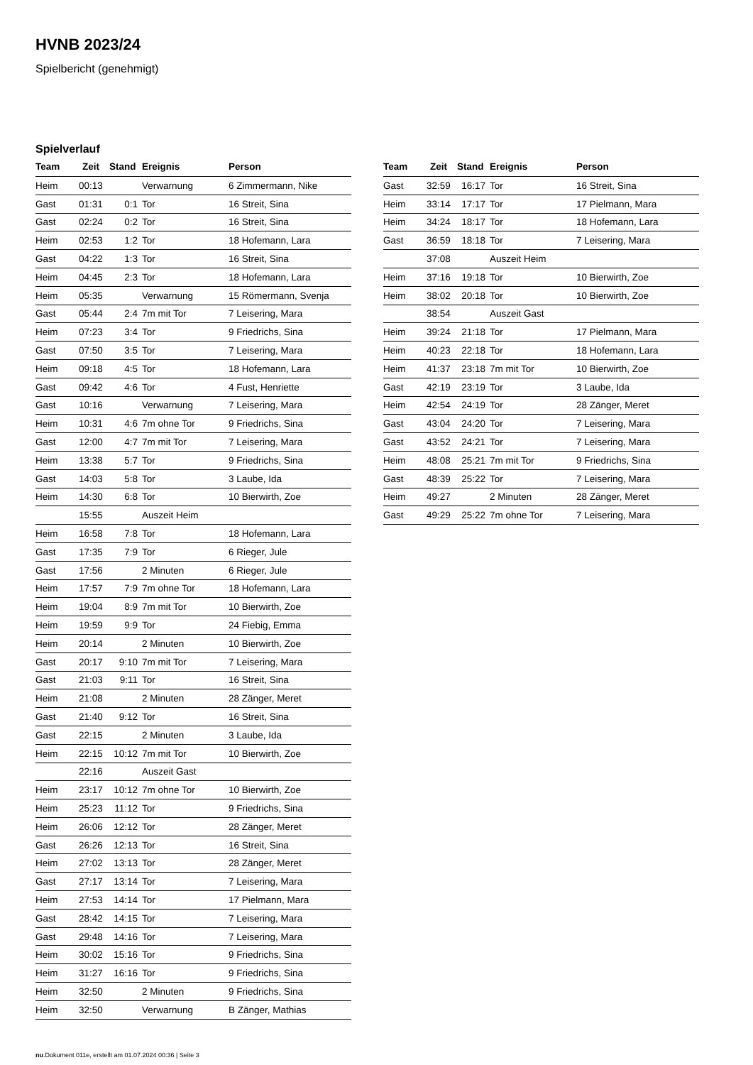HVNB 2023/24
Spielbericht (genehmigt)
Spielverlauf
| Team | Zeit | Stand | Ereignis | Person |
| --- | --- | --- | --- | --- |
| Heim | 00:13 | | Verwarnung | 6 Zimmermann, Nike |
| Gast | 01:31 | 0:1 | Tor | 16 Streit, Sina |
| Gast | 02:24 | 0:2 | Tor | 16 Streit, Sina |
| Heim | 02:53 | 1:2 | Tor | 18 Hofemann, Lara |
| Gast | 04:22 | 1:3 | Tor | 16 Streit, Sina |
| Heim | 04:45 | 2:3 | Tor | 18 Hofemann, Lara |
| Heim | 05:35 | | Verwarnung | 15 Römermann, Svenja |
| Gast | 05:44 | 2:4 | 7m mit Tor | 7 Leisering, Mara |
| Heim | 07:23 | 3:4 | Tor | 9 Friedrichs, Sina |
| Gast | 07:50 | 3:5 | Tor | 7 Leisering, Mara |
| Heim | 09:18 | 4:5 | Tor | 18 Hofemann, Lara |
| Gast | 09:42 | 4:6 | Tor | 4 Fust, Henriette |
| Gast | 10:16 | | Verwarnung | 7 Leisering, Mara |
| Heim | 10:31 | 4:6 | 7m ohne Tor | 9 Friedrichs, Sina |
| Gast | 12:00 | 4:7 | 7m mit Tor | 7 Leisering, Mara |
| Heim | 13:38 | 5:7 | Tor | 9 Friedrichs, Sina |
| Gast | 14:03 | 5:8 | Tor | 3 Laube, Ida |
| Heim | 14:30 | 6:8 | Tor | 10 Bierwirth, Zoe |
| | 15:55 | | Auszeit Heim | |
| Heim | 16:58 | 7:8 | Tor | 18 Hofemann, Lara |
| Gast | 17:35 | 7:9 | Tor | 6 Rieger, Jule |
| Gast | 17:56 | | 2 Minuten | 6 Rieger, Jule |
| Heim | 17:57 | 7:9 | 7m ohne Tor | 18 Hofemann, Lara |
| Heim | 19:04 | 8:9 | 7m mit Tor | 10 Bierwirth, Zoe |
| Heim | 19:59 | 9:9 | Tor | 24 Fiebig, Emma |
| Heim | 20:14 | | 2 Minuten | 10 Bierwirth, Zoe |
| Gast | 20:17 | 9:10 | 7m mit Tor | 7 Leisering, Mara |
| Gast | 21:03 | 9:11 | Tor | 16 Streit, Sina |
| Heim | 21:08 | | 2 Minuten | 28 Zänger, Meret |
| Gast | 21:40 | 9:12 | Tor | 16 Streit, Sina |
| Gast | 22:15 | | 2 Minuten | 3 Laube, Ida |
| Heim | 22:15 | 10:12 | 7m mit Tor | 10 Bierwirth, Zoe |
| | 22:16 | | Auszeit Gast | |
| Heim | 23:17 | 10:12 | 7m ohne Tor | 10 Bierwirth, Zoe |
| Heim | 25:23 | 11:12 | Tor | 9 Friedrichs, Sina |
| Heim | 26:06 | 12:12 | Tor | 28 Zänger, Meret |
| Gast | 26:26 | 12:13 | Tor | 16 Streit, Sina |
| Heim | 27:02 | 13:13 | Tor | 28 Zänger, Meret |
| Gast | 27:17 | 13:14 | Tor | 7 Leisering, Mara |
| Heim | 27:53 | 14:14 | Tor | 17 Pielmann, Mara |
| Gast | 28:42 | 14:15 | Tor | 7 Leisering, Mara |
| Gast | 29:48 | 14:16 | Tor | 7 Leisering, Mara |
| Heim | 30:02 | 15:16 | Tor | 9 Friedrichs, Sina |
| Heim | 31:27 | 16:16 | Tor | 9 Friedrichs, Sina |
| Heim | 32:50 | | 2 Minuten | 9 Friedrichs, Sina |
| Heim | 32:50 | | Verwarnung | B Zänger, Mathias |
| Team | Zeit | Stand | Ereignis | Person |
| --- | --- | --- | --- | --- |
| Gast | 32:59 | 16:17 | Tor | 16 Streit, Sina |
| Heim | 33:14 | 17:17 | Tor | 17 Pielmann, Mara |
| Heim | 34:24 | 18:17 | Tor | 18 Hofemann, Lara |
| Gast | 36:59 | 18:18 | Tor | 7 Leisering, Mara |
| | 37:08 | | Auszeit Heim | |
| Heim | 37:16 | 19:18 | Tor | 10 Bierwirth, Zoe |
| Heim | 38:02 | 20:18 | Tor | 10 Bierwirth, Zoe |
| | 38:54 | | Auszeit Gast | |
| Heim | 39:24 | 21:18 | Tor | 17 Pielmann, Mara |
| Heim | 40:23 | 22:18 | Tor | 18 Hofemann, Lara |
| Heim | 41:37 | 23:18 | 7m mit Tor | 10 Bierwirth, Zoe |
| Gast | 42:19 | 23:19 | Tor | 3 Laube, Ida |
| Heim | 42:54 | 24:19 | Tor | 28 Zänger, Meret |
| Gast | 43:04 | 24:20 | Tor | 7 Leisering, Mara |
| Gast | 43:52 | 24:21 | Tor | 7 Leisering, Mara |
| Heim | 48:08 | 25:21 | 7m mit Tor | 9 Friedrichs, Sina |
| Gast | 48:39 | 25:22 | Tor | 7 Leisering, Mara |
| Heim | 49:27 | | 2 Minuten | 28 Zänger, Meret |
| Gast | 49:29 | 25:22 | 7m ohne Tor | 7 Leisering, Mara |
nu.Dokument 011e, erstellt am 01.07.2024 00:36 | Seite 3